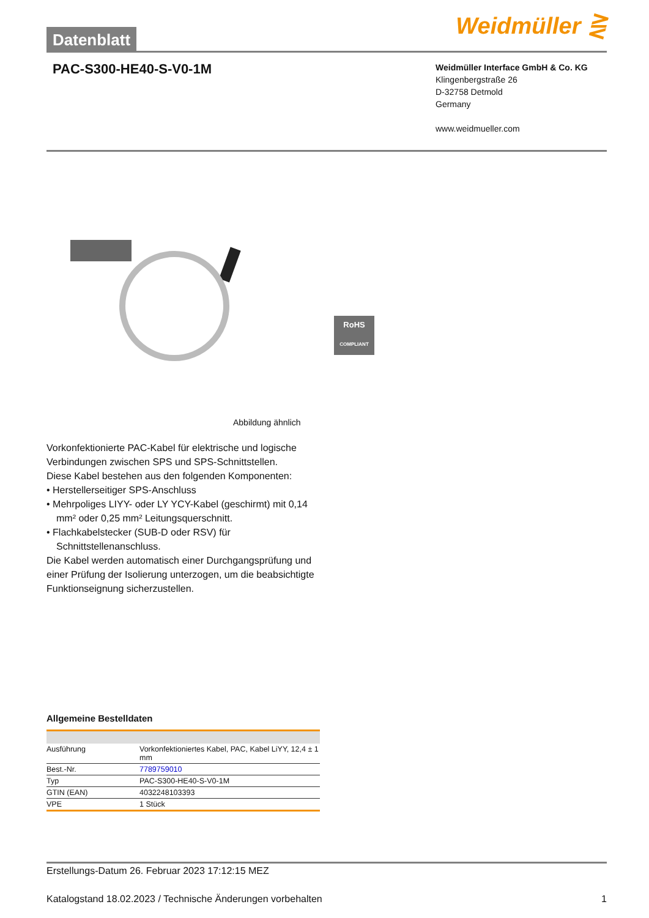Datenblatt
Weidmüller ⋛
PAC-S300-HE40-S-V0-1M
Weidmüller Interface GmbH & Co. KG
Klingenbergstraße 26
D-32758 Detmold
Germany
www.weidmueller.com
RoHS
COMPLIANT
Abbildung ähnlich
Vorkonfektionierte PAC-Kabel für elektrische und logische Verbindungen zwischen SPS und SPS-Schnittstellen.
Diese Kabel bestehen aus den folgenden Komponenten:
• Herstellerseitiger SPS-Anschluss
• Mehrpoliges LIYY- oder LY YCY-Kabel (geschirmt) mit 0,14 mm² oder 0,25 mm² Leitungsquerschnitt.
• Flachkabelstecker (SUB-D oder RSV) für Schnittstellenanschluss.
Die Kabel werden automatisch einer Durchgangsprüfung und einer Prüfung der Isolierung unterzogen, um die beabsichtigte Funktionseignung sicherzustellen.
Allgemeine Bestelldaten
| Ausführung | Vorkonfektioniertes Kabel, PAC, Kabel LiYY, 12,4 ± 1 mm |
| Best.-Nr. | 7789759010 |
| Typ | PAC-S300-HE40-S-V0-1M |
| GTIN (EAN) | 4032248103393 |
| VPE | 1 Stück |
Erstellungs-Datum 26. Februar 2023 17:12:15 MEZ
Katalogstand 18.02.2023 / Technische Änderungen vorbehalten 1